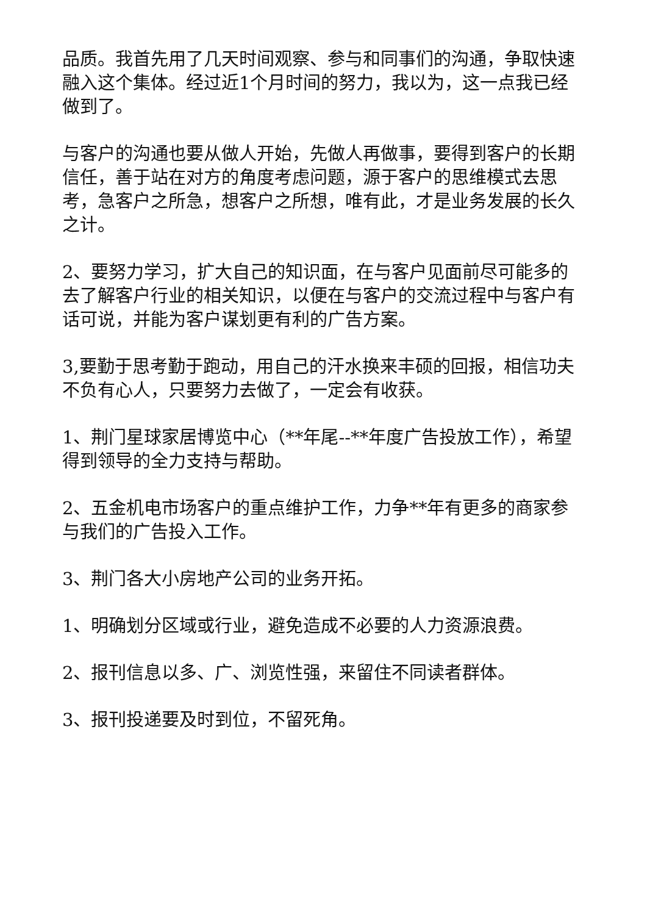品质。我首先用了几天时间观察、参与和同事们的沟通，争取快速融入这个集体。经过近1个月时间的努力，我以为，这一点我已经做到了。
与客户的沟通也要从做人开始，先做人再做事，要得到客户的长期信任，善于站在对方的角度考虑问题，源于客户的思维模式去思考，急客户之所急，想客户之所想，唯有此，才是业务发展的长久之计。
2、要努力学习，扩大自己的知识面，在与客户见面前尽可能多的去了解客户行业的相关知识，以便在与客户的交流过程中与客户有话可说，并能为客户谋划更有利的广告方案。
3,要勤于思考勤于跑动，用自己的汗水换来丰硕的回报，相信功夫不负有心人，只要努力去做了，一定会有收获。
1、荆门星球家居博览中心（**年尾--**年度广告投放工作），希望得到领导的全力支持与帮助。
2、五金机电市场客户的重点维护工作，力争**年有更多的商家参与我们的广告投入工作。
3、荆门各大小房地产公司的业务开拓。
1、明确划分区域或行业，避免造成不必要的人力资源浪费。
2、报刊信息以多、广、浏览性强，来留住不同读者群体。
3、报刊投递要及时到位，不留死角。